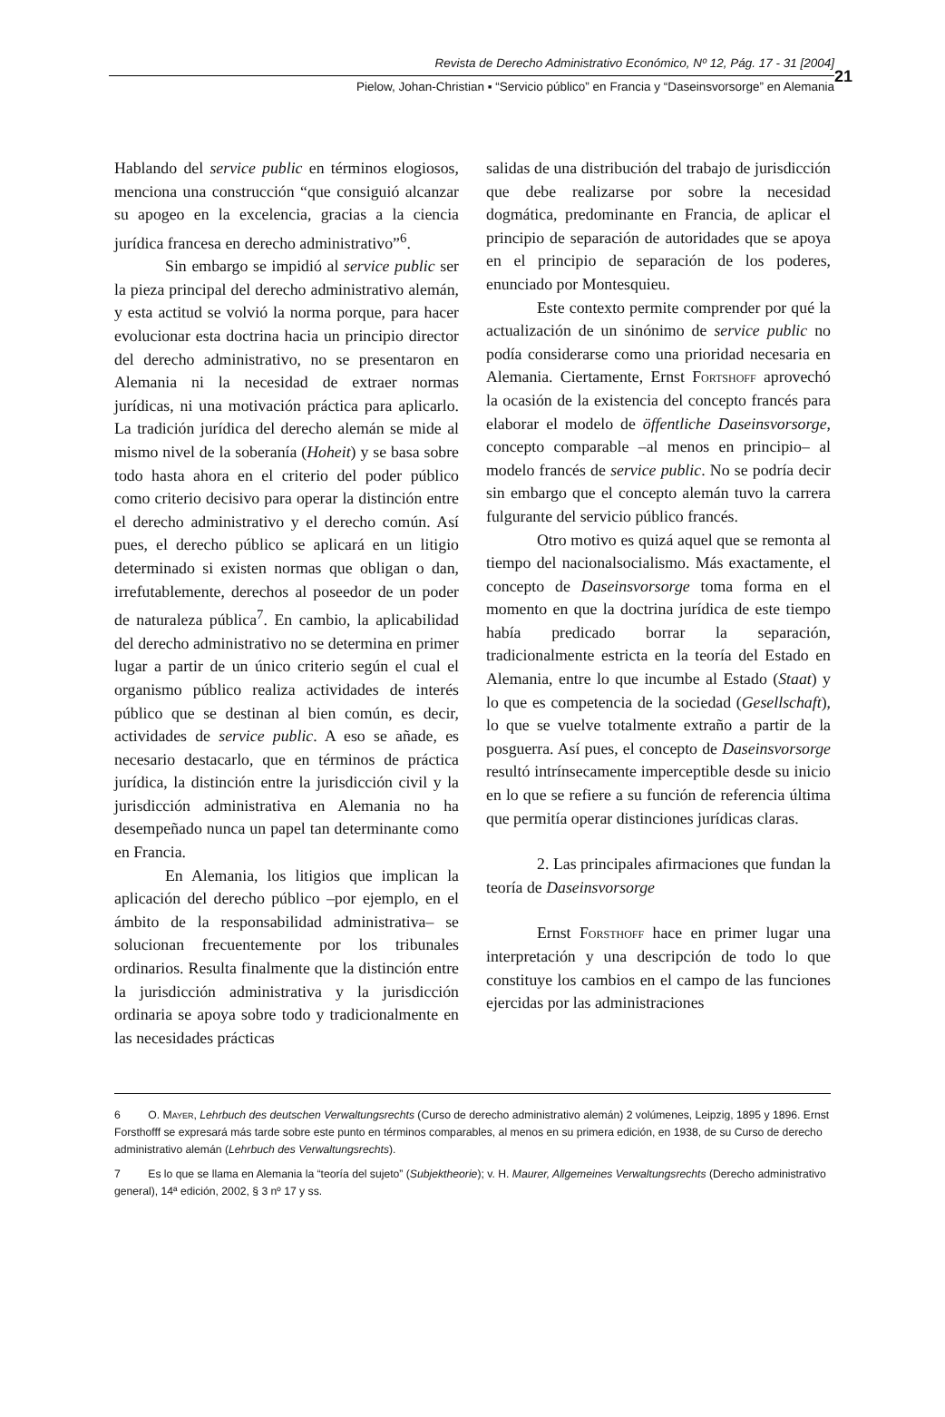Revista de Derecho Administrativo Económico, Nº 12, Pág. 17 - 31 [2004]
Pielow, Johan-Christian ▪ “Servicio público” en Francia y “Daseinsvorsorge” en Alemania
21
Hablando del service public en términos elogiosos, menciona una construcción “que consiguió alcanzar su apogeo en la excelencia, gracias a la ciencia jurídica francesa en derecho administrativo”<sup>6</sup>.
Sin embargo se impidió al service public ser la pieza principal del derecho administrativo alemán, y esta actitud se volvió la norma porque, para hacer evolucionar esta doctrina hacia un principio director del derecho administrativo, no se presentaron en Alemania ni la necesidad de extraer normas jurídicas, ni una motivación práctica para aplicarlo. La tradición jurídica del derecho alemán se mide al mismo nivel de la soberanía (Hoheit) y se basa sobre todo hasta ahora en el criterio del poder público como criterio decisivo para operar la distinción entre el derecho administrativo y el derecho común. Así pues, el derecho público se aplicará en un litigio determinado si existen normas que obligan o dan, irrefutablemente, derechos al poseedor de un poder de naturaleza pública<sup>7</sup>. En cambio, la aplicabilidad del derecho administrativo no se determina en primer lugar a partir de un único criterio según el cual el organismo público realiza actividades de interés público que se destinan al bien común, es decir, actividades de service public. A eso se añade, es necesario destacarlo, que en términos de práctica jurídica, la distinción entre la jurisdicción civil y la jurisdicción administrativa en Alemania no ha desempeñado nunca un papel tan determinante como en Francia.
En Alemania, los litigios que implican la aplicación del derecho público –por ejemplo, en el ámbito de la responsabilidad administrativa– se solucionan frecuentemente por los tribunales ordinarios. Resulta finalmente que la distinción entre la jurisdicción administrativa y la jurisdicción ordinaria se apoya sobre todo y tradicionalmente en las necesidades prácticas
salidas de una distribución del trabajo de jurisdicción que debe realizarse por sobre la necesidad dogmática, predominante en Francia, de aplicar el principio de separación de autoridades que se apoya en el principio de separación de los poderes, enunciado por Montesquieu.
Este contexto permite comprender por qué la actualización de un sinónimo de service public no podía considerarse como una prioridad necesaria en Alemania. Ciertamente, Ernst Fortshoff aprovechó la ocasión de la existencia del concepto francés para elaborar el modelo de öffentliche Daseinsvorsorge, concepto comparable –al menos en principio– al modelo francés de service public. No se podría decir sin embargo que el concepto alemán tuvo la carrera fulgurante del servicio público francés.
Otro motivo es quizá aquel que se remonta al tiempo del nacionalsocialismo. Más exactamente, el concepto de Daseinsvorsorge toma forma en el momento en que la doctrina jurídica de este tiempo había predicado borrar la separación, tradicionalmente estricta en la teoría del Estado en Alemania, entre lo que incumbe al Estado (Staat) y lo que es competencia de la sociedad (Gesellschaft), lo que se vuelve totalmente extraño a partir de la posguerra. Así pues, el concepto de Daseinsvorsorge resultó intrínsecamente imperceptible desde su inicio en lo que se refiere a su función de referencia última que permitía operar distinciones jurídicas claras.
2. Las principales afirmaciones que fundan la teoría de Daseinsvorsorge
Ernst Forsthoff hace en primer lugar una interpretación y una descripción de todo lo que constituye los cambios en el campo de las funciones ejercidas por las administraciones
6 O. Mayer, Lehrbuch des deutschen Verwaltungsrechts (Curso de derecho administrativo alemán) 2 volúmenes, Leipzig, 1895 y 1896. Ernst Forsthofff se expresará más tarde sobre este punto en términos comparables, al menos en su primera edición, en 1938, de su Curso de derecho administrativo alemán (Lehrbuch des Verwaltungsrechts).
7 Es lo que se llama en Alemania la “teoría del sujeto” (Subjektheorie); v. H. Maurer, Allgemeines Verwaltungsrechts (Derecho administrativo general), 14ª edición, 2002, § 3 nº 17 y ss.